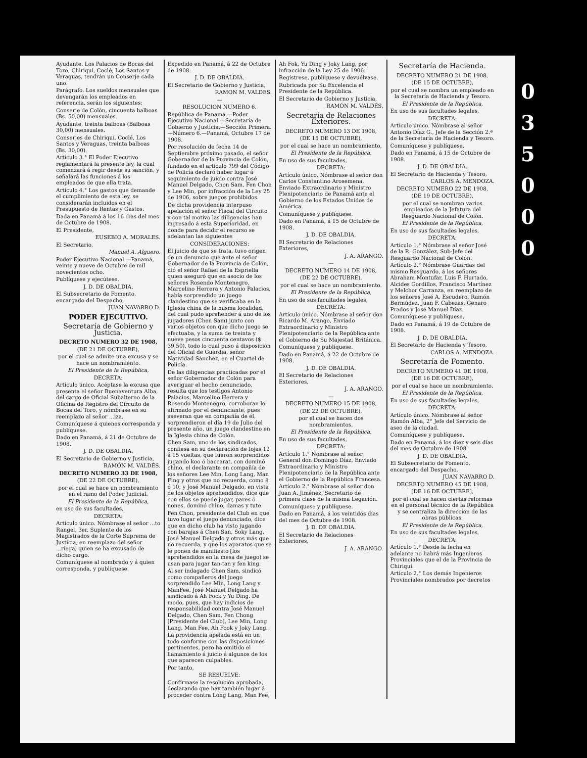Ayudante. Los Palacios de Bocas del Toro, Chiriquí, Coclé, Los Santos y Veraguas, tendrán un Conserje cada uno.
Parágrafo. Los sueldos mensuales que devengarán los empleados en referencia, serán los siguientes:
Conserje de Colón, cincuenta balboas (Bs. 50,00) mensuales.
Ayudante, treinta balboas (Balboas 30,00) mensuales.
Conserjes de Chiriquí, Coclé, Los Santos y Veraguas, treinta balboas (Bs. 30,00).
Artículo 3.° El Poder Ejecutivo reglamentará la presente ley, la cual comenzará á regir desde su sanción, y señalará las funciones á los empleados de que ella trata.
Artículo 4.° Los gastos que demande el cumplimiento de esta ley, se considerarán incluidos en el Presupuesto de Rentas y Gastos.
Dada en Panamá á los 16 días del mes de Octubre de 1908.
El Presidente,
EUSEBIO A. MORALES.
El Secretario,
Manuel A. Alguero.
Poder Ejecutivo Nacional.—Panamá, veinte y nueve de Octubre de mil novecientos ocho.
Publíquese y ejecútese.
J. D. DE OBALDIA.
El Subsecretario de Fomento, encargado del Despacho,
JUAN NAVARRO D.
PODER EJECUTIVO.
Secretaría de Gobierno y Justicia.
DECRETO NUMERO 32 DE 1908,
(DE 21 DE OCTUBRE),
por el cual se admite una excusa y se hace un nombramiento.
El Presidente de la República,
DECRETA:
Artículo único. Acéptase la excusa que presenta el señor Buenaventura Alba, del cargo de Oficial Subalterno de la Oficina de Registro del Circuito de Bocas del Toro, y nómbrase en su reemplazo al señor ...iza.
Comuníquese á quienes corresponda y publíquese.
Dado en Panamá, á 21 de Octubre de 1908.
J. D. DE OBALDIA.
El Secretario de Gobierno y Justicia,
RAMÓN M. VALDÉS.
DECRETO NUMERO 33 DE 1908,
(DE 22 DE OCTUBRE),
por el cual se hace un nombramiento en el ramo del Poder Judicial.
El Presidente de la República,
en uso de sus facultades,
DECRETA:
Artículo único. Nómbrase al señor ...to Rangel, 3er. Suplente de los Magistrados de la Corte Suprema de Justicia, en reemplazo del señor ...riega, quien se ha excusado de dicho cargo.
Comuníquese al nombrado y á quien corresponda, y publíquese.
Expedido en Panamá, á 22 de Octubre de 1908.
J. D. DE OBALDIA.
El Secretario de Gobierno y Justicia,
RAMON M. VALDES.
—
RESOLUCION NUMERO 6.
República de Panamá.—Poder Ejecutivo Nacional.—Secretaría de Gobierno y Justicia.—Sección Primera.—Número 6.—Panamá, Octubre 17 de 1908.
Por resolución de fecha 14 de Septiembre próximo pasado, el señor Gobernador de la Provincia de Colón, fundado en el artículo 799 del Código de Policía declaró haber lugar á seguimiento de juicio contra José Manuel Delgado, Chon Sam, Fen Chon y Lee Min, por infracción de la Ley 25 de 1906, sobre juegos prohibidos.
De dicha providencia interpuso apelación el señor Fiscal del Circuito y con tal motivo las diligencias han ingresado á esta Superioridad, en donde para decidir el recurso se adelantan las siguientes
CONSIDERACIONES:
El juicio de que se trata, tuvo origen de un denuncio que ante el señor Gobernador de la Provincia de Colón, dió el señor Rafael de la Espriella quien aseguró que en asocio de los señores Rosendo Montenegro, Marcelino Herrera y Antonio Palacios, había sorprendido un juego clandestino que se verificaba en la Iglesia china de la misma localidad, del cual pudo aprehender á uno de los jugadores (Chen Sam) junto con varios objetos con que dicho juego se efectuaba, y la suma de treinta y nueve pesos cincuenta centavos ($ 39,50), todo lo cual puso á disposición del Oficial de Guardia, señor Natividad Sánchez, en el Cuartel de Policía.
De las diligencias practicadas por el señor Gobernador de Colón para averiguar el hecho denunciado, resulta que los testigos Antonio Palacios, Marcelino Herrera y Rosendo Montenegro, corroboran lo afirmado por el denunciante, pues aseveran que en compañía de él, sorprendieron el día 19 de Julio del presente año, un juego clandestino en la Iglesia china de Colón.
Chen Sam, uno de los sindicados, confiesa en su declaración de fojas 12 á 15 vueltas, que fueron sorprendidos jugando koo ó baccarat, con dominó chino, el declarante en compañía de los señores Lee Min, Long Lang, Man Fing y otros que no recuerda, como 8 ó 10; y José Manuel Delgado, en vista de los objetos aprehendidos, dice que con ellos se puede jugar, pares ó nones, dominó chino, damas y tute.
Fen Chon, presidente del Club en que tuvo lugar el juego denunciado, dice que en dicho club ha visto jugando con barajas á Chen San, Soky Lang, José Manuel Delgado y otros más que no recuerda, y que los aparatos que se le ponen de manifiesto [los aprehendidos en la mesa de juego) se usan para jugar tan-tan y fen king.
Al ser indagado Chen Sam, sindicó como compañeros del juego sorprendido Lee Min, Long Lang y ManFee. José Manuel Delgado ha sindicado á Ah Fock y Yu Ding. De modo, pues, que hay indicios de responsabilidad contra José Manuel Delgado, Chen Sam, Fen Chong [Presidente del Club], Lee Min, Long Lang, Man Fee, Ah Fook y Joky Lang.
La providencia apelada está en un todo conforme con las disposiciones pertinentes, pero ha omitido el llamamiento á juicio á algunos de los que aparecen culpables.
Por tanto,
SE RESUELVE:
Confírmase la resolución aprobada, declarando que hay también lugar á proceder contra Long Lang, Man Fee,
Ah Fok, Yu Ding y Joky Lang, por infracción de la Ley 25 de 1906.
Regístrese, publíquese y devuélvase.
Rubricada por Su Excelencia el Presidente de la República.
El Secretario de Gobierno y Justicia,
RAMÓN M. VALDÉS.
Secretaría de Relaciones Exteriores.
DECRETO NUMERO 13 DE 1908,
(DE 15 DE OCTUBRE),
por el cual se hace un nombramiento,
El Presidente de la República,
En uso de sus facultades,
DECRETA:
Artículo único. Nómbrase al señor don Carlos Constantino Arosemena, Enviado Extraordinario y Ministro Plenipotenciario de Panamá ante el Gobierno de los Estados Unidos de América.
Comuníquese y publíquese.
Dado en Panamá, á 15 de Octubre de 1908.
J. D. DE OBALDIA.
El Secretario de Relaciones Exteriores,
J. A. ARANGO.
—
DECRETO NUMERO 14 DE 1908,
(DE 22 DE OCTUBRE),
por el cual se hace un nombramiento.
El Presidente de la República,
En uso de sus facultades legales,
DECRETA:
Artículo único. Nómbrase al señor don Ricardo M. Arango, Enviado Extraordinario y Ministro Plenipotenciario de la República ante el Gobierno de Su Majestad Británica.
Comuníquese y publíquese.
Dado en Panamá, á 22 de Octubre de 1908.
J. D. DE OBALDIA.
El Secretario de Relaciones Exteriores,
J. A. ARANGO.
—
DECRETO NUMERO 15 DE 1908,
(DE 22 DE OCTUBRE),
por el cual se hacen dos nombramientos,
El Presidente de la República,
En uso de sus facultades,
DECRETA:
Artículo 1.° Nómbrase al señor General don Domingo Díaz, Enviado Extraordinario y Ministro Plenipotenciario de la República ante el Gobierno de la República Francesa.
Artículo 2.° Nómbrase al señor don Juan A. Jiménez, Secretario de primera clase de la misma Legación.
Comuníquese y publíquese.
Dado en Panamá, á los veintidós días del mes de Octubre de 1908.
J. D. DE OBALDIA.
El Secretario de Relaciones Exteriores,
J. A. ARANGO.
Secretaría de Hacienda.
DECRETO NUMERO 21 DE 1908,
(DE 15 DE OCTUBRE),
por el cual se nombra un empleado en la Secretaría de Hacienda y Tesoro.
El Presidente de la República,
En uso de sus facultades legales,
DECRETA:
Artículo único. Nómbrase al señor Antonio Díaz G., Jefe de la Sección 2.ª de la Secretaría de Hacienda y Tesoro.
Comuníquese y publíquese,
Dado en Panamá, á 15 de Octubre de 1908.
J. D. DE OBALDIA.
El Secretario de Hacienda y Tesoro,
CARLOS A. MENDOZA.
DECRETO NUMERO 22 DE 1908,
(DE 19 DE OCTUBRE),
por el cual se nombran varios empleados de la Jefatura del Resguardo Nacional de Colón.
El Presidente de la República,
En uso de sus facultades legales,
DECRETA:
Artículo 1.° Nómbrase al señor José de la R. González, Sub-Jefe del Resguardo Nacional de Colón.
Artículo 2.° Nómbrase Guardas del mismo Resguardo, á los señores Abraham Montufar, Luis F. Hurtado, Alcides Gordillos, Francisco Martínez y Melchor Carranza, en reemplazo de los señores José A. Escudero, Ramón Bermúdez, Juan F. Cabezas, Genaro Prados y José Manuel Díaz.
Comuníquese y publíquese,
Dado en Panamá, á 19 de Octubre de 1908.
J. D. DE OBALDIA.
El Secretario de Hacienda y Tesoro,
CARLOS A. MENDOZA.
Secretaría de Fomento.
DECRETO NUMERO 41 DE 1908,
(DE 16 DE OCTUBRE),
por el cual se hace un nombramiento.
El Presidente de la República,
En uso de sus facultades legales,
DECRETA:
Artículo único. Nómbrase al señor Ramón Alba, 2° Jefe del Servicio de aseo de la ciudad.
Comuníquese y publíquese.
Dado en Panamá, á los diez y seis días del mes de Octubre de 1908.
J. D. DE OBALDIA.
El Subsecretario de Fomento, encargado del Despacho,
JUAN NAVARRO D.
DECRETO NUMERO 45 DE 1908,
[DE 16 DE OCTUBRE],
por el cual se hacen ciertas reformas en el personal técnico de la República y se centraliza la dirección de las obras públicas.
El Presidente de la República,
En uso de sus facultades legales,
DECRETA:
Artículo 1.° Desde la fecha en adelante no habrá más Ingenieros Provinciales que el de la Provincia de Chiriquí.
Artículo 2.° Los demás Ingenieros Provinciales nombrados por decretos
0
3
5
0
0
0